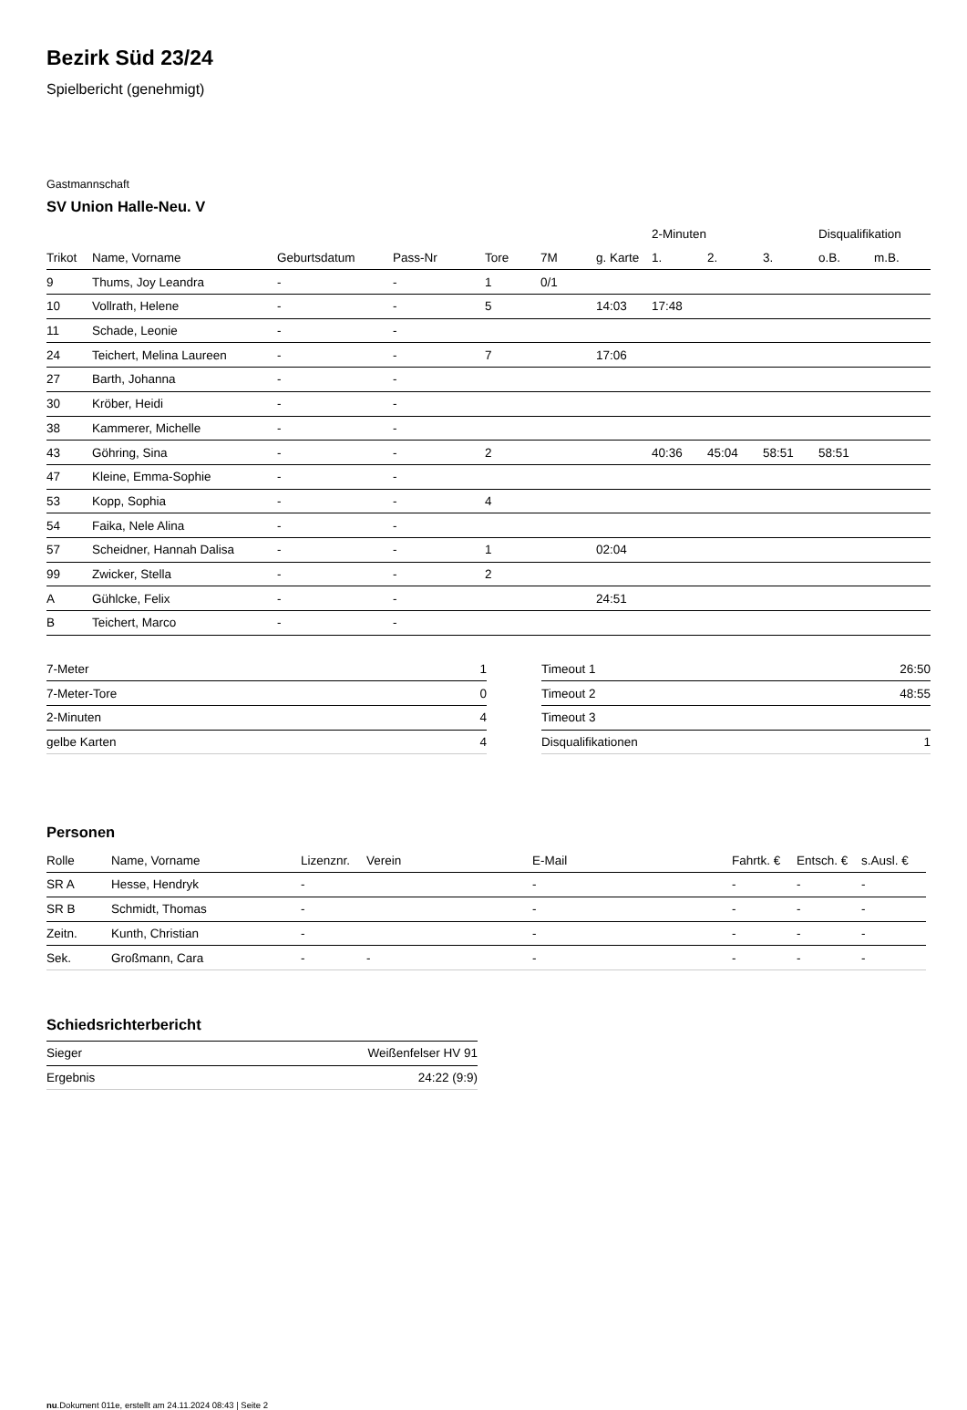Bezirk Süd 23/24
Spielbericht (genehmigt)
Gastmannschaft
SV Union Halle-Neu. V
| | | | | | | | 2-Minuten | | | Disqualifikation | |
| --- | --- | --- | --- | --- | --- | --- | --- | --- | --- | --- | --- |
| Trikot | Name, Vorname | Geburtsdatum | Pass-Nr | Tore | 7M | g. Karte | 1. | 2. | 3. | o.B. | m.B. |
| 9 | Thums, Joy Leandra | - | - | 1 | 0/1 | | | | | | |
| 10 | Vollrath, Helene | - | - | 5 | | 14:03 | 17:48 | | | | |
| 11 | Schade, Leonie | - | - | | | | | | | | |
| 24 | Teichert, Melina Laureen | - | - | 7 | | 17:06 | | | | | |
| 27 | Barth, Johanna | - | - | | | | | | | | |
| 30 | Kröber, Heidi | - | - | | | | | | | | |
| 38 | Kammerer, Michelle | - | - | | | | | | | | |
| 43 | Göhring, Sina | - | - | 2 | | | 40:36 | 45:04 | 58:51 | 58:51 | |
| 47 | Kleine, Emma-Sophie | - | - | | | | | | | | |
| 53 | Kopp, Sophia | - | - | 4 | | | | | | | |
| 54 | Faika, Nele Alina | - | - | | | | | | | | |
| 57 | Scheidner, Hannah Dalisa | - | - | 1 | | 02:04 | | | | | |
| 99 | Zwicker, Stella | - | - | 2 | | | | | | | |
| A | Gühlcke, Felix | - | - | | | 24:51 | | | | | |
| B | Teichert, Marco | - | - | | | | | | | | |
| 7-Meter | 1 |
| 7-Meter-Tore | 0 |
| 2-Minuten | 4 |
| gelbe Karten | 4 |
| Timeout 1 | 26:50 |
| Timeout 2 | 48:55 |
| Timeout 3 | |
| Disqualifikationen | 1 |
Personen
| Rolle | Name, Vorname | Lizenznr. | Verein | E-Mail | Fahrtk. € | Entsch. € | s.Ausl. € |
| --- | --- | --- | --- | --- | --- | --- | --- |
| SR A | Hesse, Hendryk | - | | - | - | - | - |
| SR B | Schmidt, Thomas | - | | - | - | - | - |
| Zeitn. | Kunth, Christian | - | | - | - | - | - |
| Sek. | Großmann, Cara | - | - | - | - | - | - |
Schiedsrichterbericht
| Sieger | Weißenfelser HV 91 |
| Ergebnis | 24:22 (9:9) |
nu.Dokument 011e, erstellt am 24.11.2024 08:43 | Seite 2